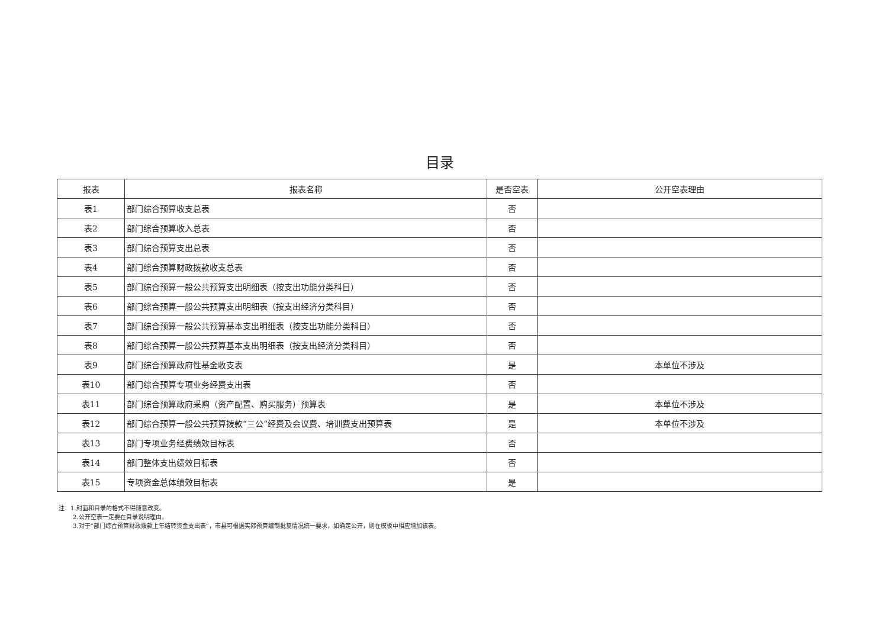目录
| 报表 | 报表名称 | 是否空表 | 公开空表理由 |
| --- | --- | --- | --- |
| 表1 | 部门综合预算收支总表 | 否 | |
| 表2 | 部门综合预算收入总表 | 否 | |
| 表3 | 部门综合预算支出总表 | 否 | |
| 表4 | 部门综合预算财政拨款收支总表 | 否 | |
| 表5 | 部门综合预算一般公共预算支出明细表（按支出功能分类科目） | 否 | |
| 表6 | 部门综合预算一般公共预算支出明细表（按支出经济分类科目） | 否 | |
| 表7 | 部门综合预算一般公共预算基本支出明细表（按支出功能分类科目） | 否 | |
| 表8 | 部门综合预算一般公共预算基本支出明细表（按支出经济分类科目） | 否 | |
| 表9 | 部门综合预算政府性基金收支表 | 是 | 本单位不涉及 |
| 表10 | 部门综合预算专项业务经费支出表 | 否 | |
| 表11 | 部门综合预算政府采购（资产配置、购买服务）预算表 | 是 | 本单位不涉及 |
| 表12 | 部门综合预算一般公共预算拨款“三公”经费及会议费、培训费支出预算表 | 是 | 本单位不涉及 |
| 表13 | 部门专项业务经费绩效目标表 | 否 | |
| 表14 | 部门整体支出绩效目标表 | 否 | |
| 表15 | 专项资金总体绩效目标表 | 是 | |
注：1.封面和目录的格式不得随意改变。
2.公开空表一定要在目录说明理由。
3.对于“部门综合预算财政拨款上年结转资金支出表”，市县可根据实际预算编制批复情况统一要求，如确定公开，则在模板中相应增加该表。